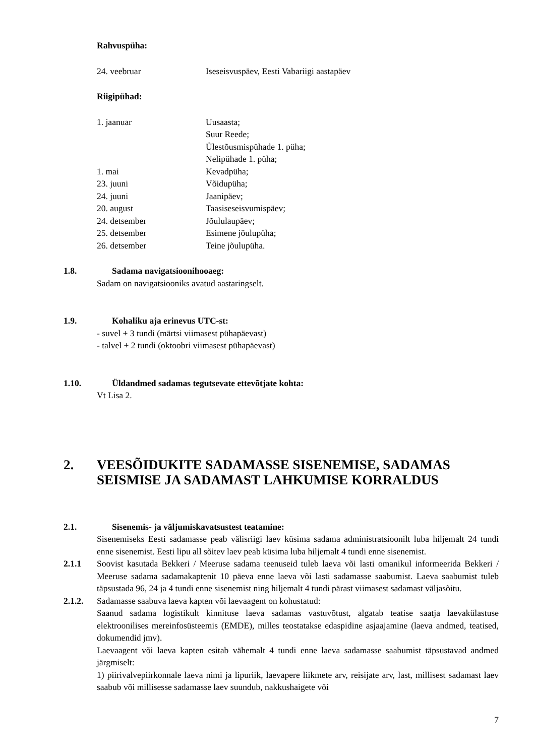Rahvuspüha:
| 24. veebruar | Iseseisvuspäev, Eesti Vabariigi aastapäev |
Riigipühad:
| 1. jaanuar | Uusaasta; |
| | Suur Reede; |
| | Ülestõusmispühade 1. püha; |
| | Nelipühade 1. püha; |
| 1. mai | Kevadpüha; |
| 23. juuni | Võidupüha; |
| 24. juuni | Jaanipäev; |
| 20. august | Taasiseseisvumispäev; |
| 24. detsember | Jõululaupäev; |
| 25. detsember | Esimene jõulupüha; |
| 26. detsember | Teine jõulupüha. |
1.8. Sadama navigatsioonihooaeg:
Sadam on navigatsiooniks avatud aastaringselt.
1.9. Kohaliku aja erinevus UTC-st:
- suvel + 3 tundi (märtsi viimasest pühapäevast)
- talvel + 2 tundi (oktoobri viimasest pühapäevast)
1.10. Üldandmed sadamas tegutsevate ettevõtjate kohta:
Vt Lisa 2.
2. VEESÕIDUKITE SADAMASSE SISENEMISE, SADAMAS SEISMISE JA SADAMAST LAHKUMISE KORRALDUS
2.1. Sisenemis- ja väljumiskavatsustest teatamine:
Sisenemiseks Eesti sadamasse peab välisriigi laev küsima sadama administratsioonilt luba hiljemalt 24 tundi enne sisenemist. Eesti lipu all sõitev laev peab küsima luba hiljemalt 4 tundi enne sisenemist.
2.1.1 Soovist kasutada Bekkeri / Meeruse sadama teenuseid tuleb laeva või lasti omanikul informeerida Bekkeri / Meeruse sadama sadamakaptenit 10 päeva enne laeva või lasti sadamasse saabumist. Laeva saabumist tuleb täpsustada 96, 24 ja 4 tundi enne sisenemist ning hiljemalt 4 tundi pärast viimasest sadamast väljasõitu.
2.1.2. Sadamasse saabuva laeva kapten või laevaagent on kohustatud:
Saanud sadama logistikult kinnituse laeva sadamas vastuvõtust, algatab teatise saatja laevakülastuse elektroonilises mereinfosüsteemis (EMDE), milles teostatakse edaspidine asjaajamine (laeva andmed, teatised, dokumendid jmv).
Laevaagent või laeva kapten esitab vähemalt 4 tundi enne laeva sadamasse saabumist täpsustavad andmed järgmiselt:
1) piirivalvepiirkonnale laeva nimi ja lipuriik, laevapere liikmete arv, reisijate arv, last, millisest sadamast laev saabub või millisesse sadamasse laev suundub, nakkushaigete või
7